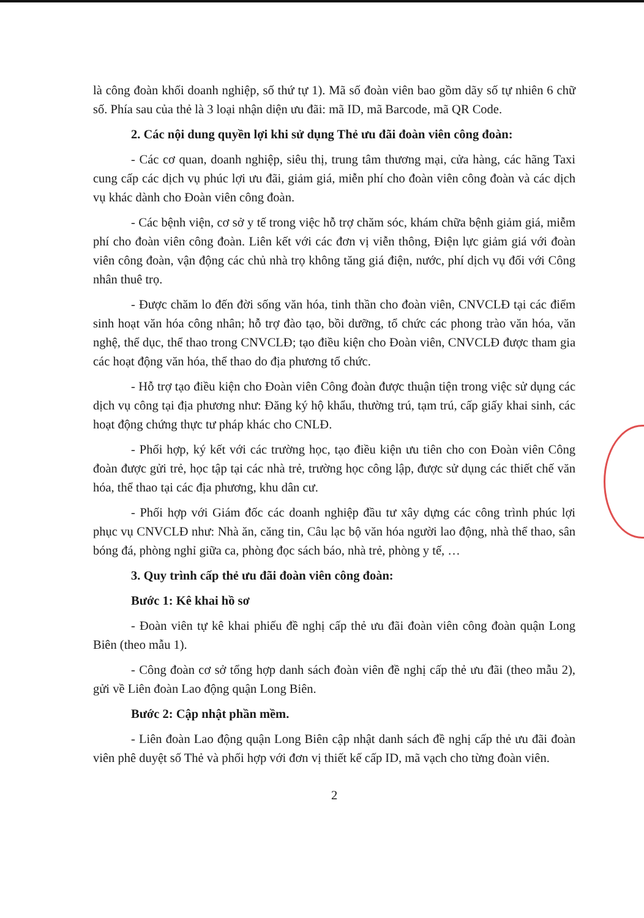là công đoàn khối doanh nghiệp, số thứ tự 1). Mã số đoàn viên bao gồm dãy số tự nhiên 6 chữ số. Phía sau của thẻ là 3 loại nhận diện ưu đãi: mã ID, mã Barcode, mã QR Code.
2. Các nội dung quyền lợi khi sử dụng Thẻ ưu đãi đoàn viên công đoàn:
- Các cơ quan, doanh nghiệp, siêu thị, trung tâm thương mại, cửa hàng, các hãng Taxi cung cấp các dịch vụ phúc lợi ưu đãi, giảm giá, miễn phí cho đoàn viên công đoàn và các dịch vụ khác dành cho Đoàn viên công đoàn.
- Các bệnh viện, cơ sở y tế trong việc hỗ trợ chăm sóc, khám chữa bệnh giảm giá, miễm phí cho đoàn viên công đoàn. Liên kết với các đơn vị viễn thông, Điện lực giảm giá với đoàn viên công đoàn, vận động các chủ nhà trọ không tăng giá điện, nước, phí dịch vụ đối với Công nhân thuê trọ.
- Được chăm lo đến đời sống văn hóa, tinh thần cho đoàn viên, CNVCLĐ tại các điểm sinh hoạt văn hóa công nhân; hỗ trợ đào tạo, bồi dưỡng, tổ chức các phong trào văn hóa, văn nghệ, thể dục, thể thao trong CNVCLĐ; tạo điều kiện cho Đoàn viên, CNVCLĐ được tham gia các hoạt động văn hóa, thể thao do địa phương tổ chức.
- Hỗ trợ tạo điều kiện cho Đoàn viên Công đoàn được thuận tiện trong việc sử dụng các dịch vụ công tại địa phương như: Đăng ký hộ khẩu, thường trú, tạm trú, cấp giấy khai sinh, các hoạt động chứng thực tư pháp khác cho CNLĐ.
- Phối hợp, ký kết với các trường học, tạo điều kiện ưu tiên cho con Đoàn viên Công đoàn được gửi trẻ, học tập tại các nhà trẻ, trường học công lập, được sử dụng các thiết chế văn hóa, thể thao tại các địa phương, khu dân cư.
- Phối hợp với Giám đốc các doanh nghiệp đầu tư xây dựng các công trình phúc lợi phục vụ CNVCLĐ như: Nhà ăn, căng tin, Câu lạc bộ văn hóa người lao động, nhà thể thao, sân bóng đá, phòng nghỉ giữa ca, phòng đọc sách báo, nhà trẻ, phòng y tế, …
3. Quy trình cấp thẻ ưu đãi đoàn viên công đoàn:
Bước 1: Kê khai hồ sơ
- Đoàn viên tự kê khai phiếu đề nghị cấp thẻ ưu đãi đoàn viên công đoàn quận Long Biên (theo mẫu 1).
- Công đoàn cơ sở tổng hợp danh sách đoàn viên đề nghị cấp thẻ ưu đãi (theo mẫu 2), gửi về Liên đoàn Lao động quận Long Biên.
Bước 2: Cập nhật phần mềm.
- Liên đoàn Lao động quận Long Biên cập nhật danh sách đề nghị cấp thẻ ưu đãi đoàn viên phê duyệt số Thẻ và phối hợp với đơn vị thiết kế cấp ID, mã vạch cho từng đoàn viên.
2